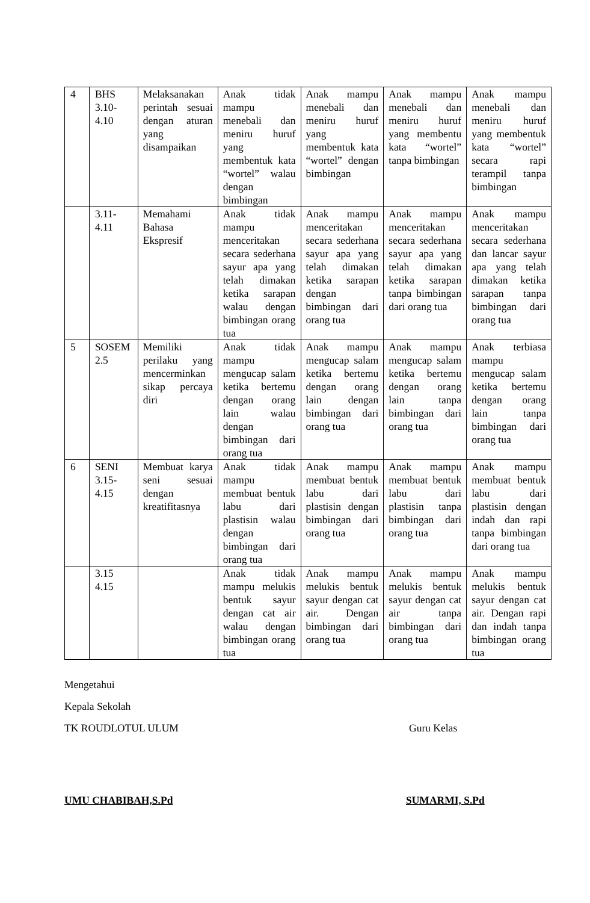| 4 | BHS 3.10-4.10 | Melaksanakan perintah sesuai dengan aturan yang disampaikan | Anak tidak mampu menebali dan meniru huruf yang membentuk kata “wortel” walau dengan bimbingan | Anak mampu menebali dan meniru huruf yang membentuk kata “wortel” dengan bimbingan | Anak mampu menebali dan meniru huruf yang membentu kata “wortel” tanpa bimbingan | Anak mampu menebali dan meniru huruf yang membentuk kata “wortel” secara rapi terampil tanpa bimbingan |
| | 3.11-4.11 | Memahami Bahasa Ekspresif | Anak tidak mampu menceritakan secara sederhana sayur apa yang telah dimakan ketika sarapan walau dengan bimbingan orang tua | Anak mampu menceritakan secara sederhana sayur apa yang telah dimakan ketika sarapan dengan bimbingan dari orang tua | Anak mampu menceritakan secara sederhana sayur apa yang telah dimakan ketika sarapan tanpa bimbingan dari orang tua | Anak mampu menceritakan secara sederhana dan lancar sayur apa yang telah dimakan ketika sarapan tanpa bimbingan dari orang tua |
| 5 | SOSEM 2.5 | Memiliki perilaku yang mencerminkan sikap percaya diri | Anak tidak mampu mengucap salam ketika bertemu dengan orang lain walau dengan bimbingan dari orang tua | Anak mampu mengucap salam ketika bertemu dengan orang lain dengan bimbingan dari orang tua | Anak mampu mengucap salam ketika bertemu dengan orang lain tanpa bimbingan dari orang tua | Anak terbiasa mampu mengucap salam ketika bertemu dengan orang lain tanpa bimbingan dari orang tua |
| 6 | SENI 3.15-4.15 | Membuat karya seni sesuai dengan kreatifitasnya | Anak tidak mampu membuat bentuk labu dari plastisin walau dengan bimbingan dari orang tua | Anak mampu membuat bentuk labu dari plastisin dengan bimbingan dari orang tua | Anak mampu membuat bentuk labu dari plastisin tanpa bimbingan dari orang tua | Anak mampu membuat bentuk labu dari plastisin dengan indah dan rapi tanpa bimbingan dari orang tua |
| | 3.15 4.15 | | Anak tidak mampu melukis bentuk sayur dengan cat air walau dengan bimbingan orang tua | Anak mampu melukis bentuk sayur dengan cat air. Dengan bimbingan dari orang tua | Anak mampu melukis bentuk sayur dengan cat air tanpa bimbingan dari orang tua | Anak mampu melukis bentuk sayur dengan cat air. Dengan rapi dan indah tanpa bimbingan orang tua |
Mengetahui
Kepala Sekolah
TK ROUDLOTUL ULUM Guru Kelas
UMU CHABIBAH,S.Pd SUMARMI, S.Pd